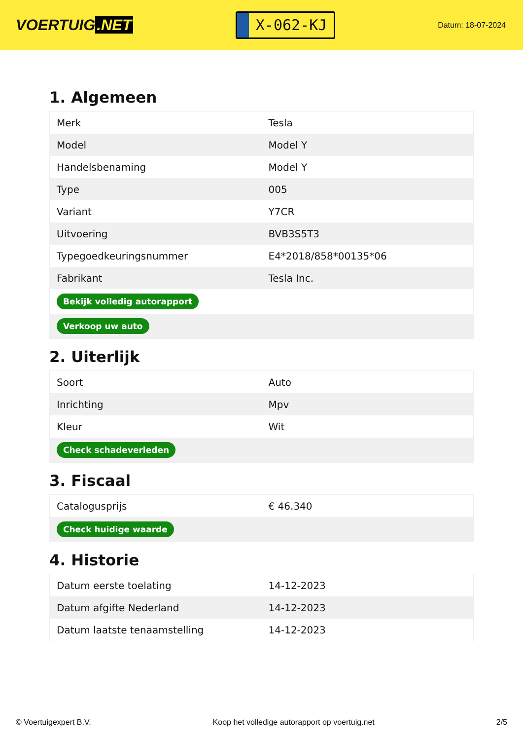VOERTUIG.NET
X-062-KJ
Datum: 18-07-2024
1. Algemeen
| Merk | Tesla |
| Model | Model Y |
| Handelsbenaming | Model Y |
| Type | 005 |
| Variant | Y7CR |
| Uitvoering | BVB3S5T3 |
| Typegoedkeuringsnummer | E4*2018/858*00135*06 |
| Fabrikant | Tesla Inc. |
| Bekijk volledig autorapport | |
| Verkoop uw auto | |
2. Uiterlijk
| Soort | Auto |
| Inrichting | Mpv |
| Kleur | Wit |
| Check schadeverleden | |
3. Fiscaal
| Catalogusprijs | € 46.340 |
| Check huidige waarde | |
4. Historie
| Datum eerste toelating | 14-12-2023 |
| Datum afgifte Nederland | 14-12-2023 |
| Datum laatste tenaamstelling | 14-12-2023 |
© Voertuigexpert B.V. Koop het volledige autorapport op voertuig.net 2/5